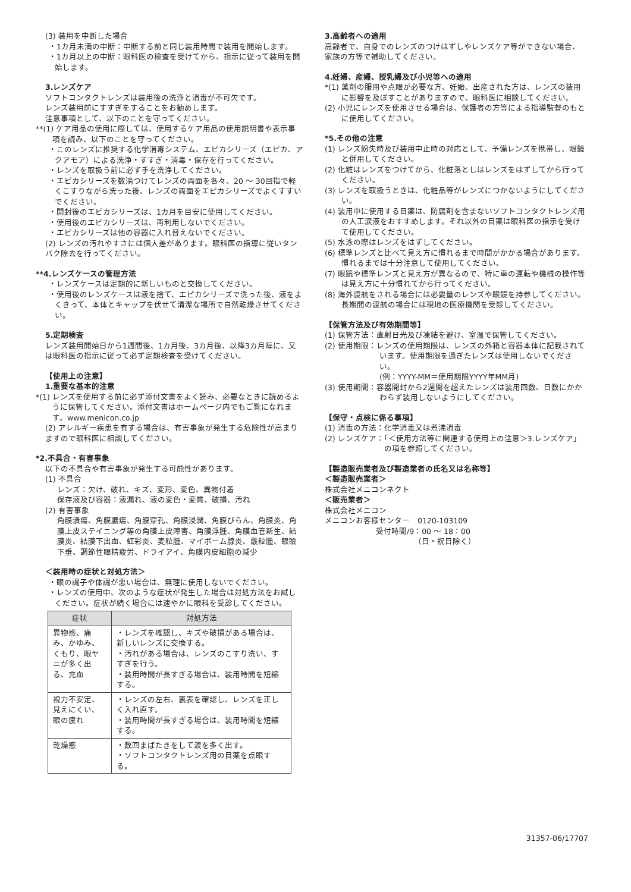(3) 装用を中断した場合
・1カ月未満の中断：中断する前と同じ装用時間で装用を開始します。
・1カ月以上の中断：眼科医の検査を受けてから、指示に従って装用を開始します。
3.レンズケア
ソフトコンタクトレンズは装用後の洗浄と消毒が不可欠です。
レンズ装用前にすすぎをすることをお勧めします。
注意事項として、以下のことを守ってください。
**(1) ケア用品の使用に際しては、使用するケア用品の使用説明書や表示事項を読み、以下のことを守ってください。
・このレンズに推奨する化学消毒システム、エピカシリーズ（エピカ、アクアモア）による洗浄・すすぎ・消毒・保存を行ってください。
・レンズを取扱う前に必ず手を洗浄してください。
・エピカシリーズを数滴つけてレンズの両面を各々、20 ～ 30回指で軽くこすりながら洗った後、レンズの両面をエピカシリーズでよくすすいでください。
・開封後のエピカシリーズは、1カ月を目安に使用してください。
・使用後のエピカシリーズは、再利用しないでください。
・エピカシリーズは他の容器に入れ替えないでください。
(2) レンズの汚れやすさには個人差があります。眼科医の指導に従いタンパク除去を行ってください。
**4.レンズケースの管理方法
・レンズケースは定期的に新しいものと交換してください。
・使用後のレンズケースは液を捨て、エピカシリーズで洗った後、液をよくきって、本体とキャップを伏せて清潔な場所で自然乾燥させてください。
5.定期検査
レンズ装用開始日から1週間後、1カ月後、3カ月後、以降3カ月毎に、又は眼科医の指示に従って必ず定期検査を受けてください。
【使用上の注意】
1.重要な基本的注意
*(1) レンズを使用する前に必ず添付文書をよく読み、必要なときに読めるように保管してください。添付文書はホームページ内でもご覧になれます。www.menicon.co.jp
(2) アレルギー疾患を有する場合は、有害事象が発生する危険性が高まりますので眼科医に相談してください。
*2.不具合・有害事象
以下の不具合や有害事象が発生する可能性があります。
(1) 不具合
レンズ：欠け、破れ、キズ、変形、変色、異物付着
保存液及び容器：液漏れ、液の変色・変質、破損、汚れ
(2) 有害事象
角膜潰瘍、角膜膿瘍、角膜穿孔、角膜浸潤、角膜びらん、角膜炎、角膜上皮ステイニング等の角膜上皮障害、角膜浮腫、角膜血管新生、結膜炎、結膜下出血、虹彩炎、麦粒腫、マイボーム腺炎、霰粒腫、眼瞼下垂、調節性眼精疲労、ドライアイ、角膜内皮細胞の減少
＜装用時の症状と対処方法＞
・眼の調子や体調が悪い場合は、無理に使用しないでください。
・レンズの使用中、次のような症状が発生した場合は対処方法をお試しください。症状が続く場合には速やかに眼科を受診してください。
| 症状 | 対処方法 |
| --- | --- |
| 異物感、痛み、かゆみ、くもり、眼ヤニが多く出る、充血 | ・レンズを確認し、キズや破損がある場合は、新しいレンズに交換する。 ・汚れがある場合は、レンズのこすり洗い、すすぎを行う。 ・装用時間が長すぎる場合は、装用時間を短縮する。 |
| 視力不安定、見えにくい、眼の疲れ | ・レンズの左右、裏表を確認し、レンズを正しく入れ直す。 ・装用時間が長すぎる場合は、装用時間を短縮する。 |
| 乾燥感 | ・数回まばたきをして涙を多く出す。 ・ソフトコンタクトレンズ用の目薬を点眼する。 |
3.高齢者への適用
高齢者で、自身でのレンズのつけはずしやレンズケア等ができない場合、家族の方等で補助してください。
4.妊婦、産婦、授乳婦及び小児等への適用
*(1) 薬剤の服用や点眼が必要な方、妊娠、出産された方は、レンズの装用に影響を及ぼすことがありますので、眼科医に相談してください。
(2) 小児にレンズを使用させる場合は、保護者の方等による指導監督のもとに使用してください。
*5.その他の注意
(1) レンズ紛失時及び装用中止時の対応として、予備レンズを携帯し、眼鏡と併用してください。
(2) 化粧はレンズをつけてから、化粧落としはレンズをはずしてから行ってください。
(3) レンズを取扱うときは、化粧品等がレンズにつかないようにしてください。
(4) 装用中に使用する目薬は、防腐剤を含まないソフトコンタクトレンズ用の人工涙液をおすすめします。それ以外の目薬は眼科医の指示を受けて使用してください。
(5) 水泳の際はレンズをはずしてください。
(6) 標準レンズと比べて見え方に慣れるまで時間がかかる場合があります。慣れるまでは十分注意して使用してください。
(7) 眼鏡や標準レンズと見え方が異なるので、特に車の運転や機械の操作等は見え方に十分慣れてから行ってください。
(8) 海外渡航をされる場合には必要量のレンズや眼鏡を持参してください。長期間の渡航の場合には現地の医療機関を受診してください。
【保管方法及び有効期間等】
(1) 保管方法：直射日光及び凍結を避け、室温で保管してください。
(2) 使用期限：レンズの使用期限は、レンズの外箱と容器本体に記載されています。使用期限を過ぎたレンズは使用しないでください。
(例：YYYY-MM＝使用期限YYYY年MM月)
(3) 使用期間：容器開封から2週間を超えたレンズは装用回数、日数にかかわらず装用しないようにしてください。
【保守・点検に係る事項】
(1) 消毒の方法：化学消毒又は煮沸消毒
(2) レンズケア：「＜使用方法等に関連する使用上の注意＞3.レンズケア」の項を参照してください。
【製造販売業者及び製造業者の氏名又は名称等】
＜製造販売業者＞
株式会社メニコンネクト
＜販売業者＞
株式会社メニコン
メニコンお客様センター　0120-103109
受付時間/9：00 ～ 18：00
（日・祝日除く）
31357-06/17707